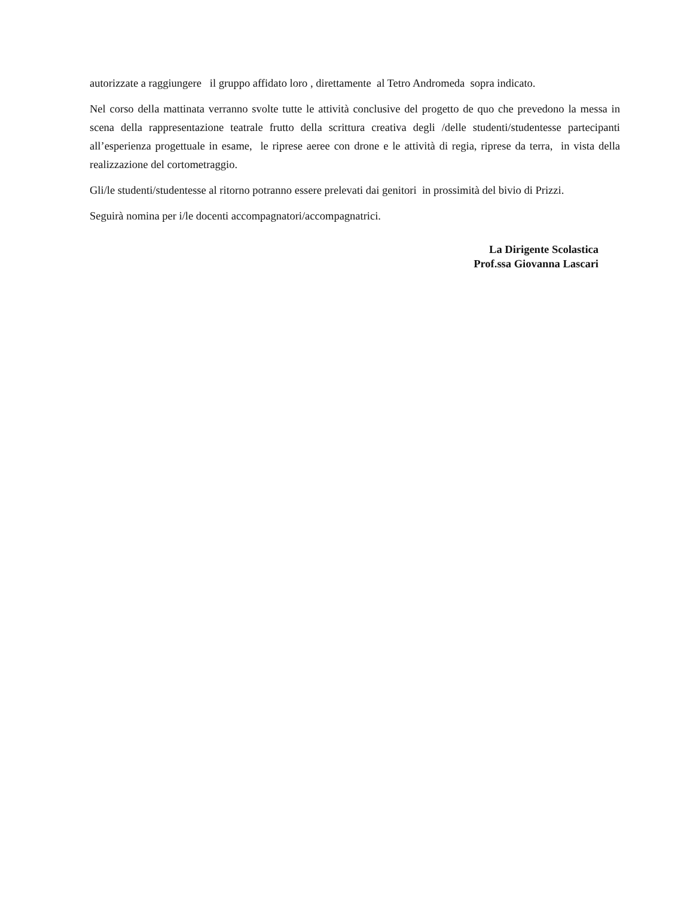autorizzate a raggiungere il gruppo affidato loro , direttamente al Tetro Andromeda sopra indicato.
Nel corso della mattinata verranno svolte tutte le attività conclusive del progetto de quo che prevedono la messa in scena della rappresentazione teatrale frutto della scrittura creativa degli /delle studenti/studentesse partecipanti all’esperienza progettuale in esame, le riprese aeree con drone e le attività di regia, riprese da terra, in vista della realizzazione del cortometraggio.
Gli/le studenti/studentesse al ritorno potranno essere prelevati dai genitori in prossimità del bivio di Prizzi.
Seguirà nomina per i/le docenti accompagnatori/accompagnatrici.
La Dirigente Scolastica
Prof.ssa Giovanna Lascari